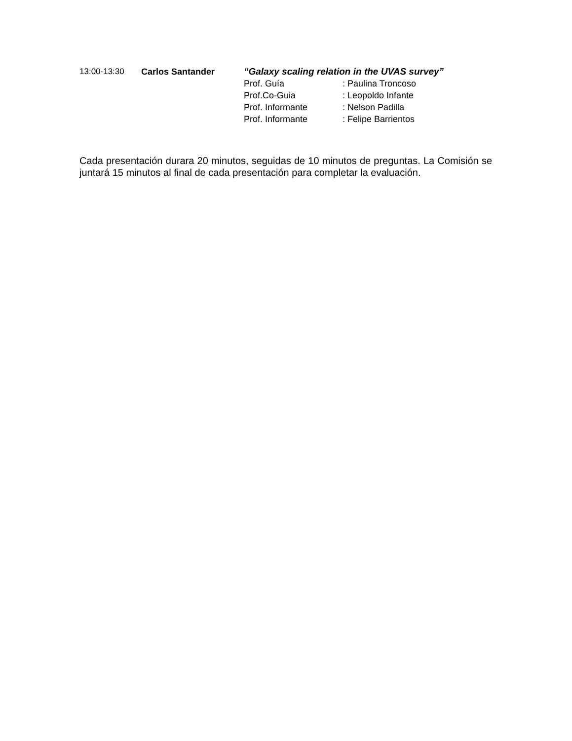13:00-13:30 Carlos Santander “Galaxy scaling relation in the UVAS survey”
Prof. Guía : Paulina Troncoso
Prof.Co-Guia : Leopoldo Infante
Prof. Informante : Nelson Padilla
Prof. Informante : Felipe Barrientos
Cada presentación durara 20 minutos, seguidas de 10 minutos de preguntas. La Comisión se juntará 15 minutos al final de cada presentación para completar la evaluación.